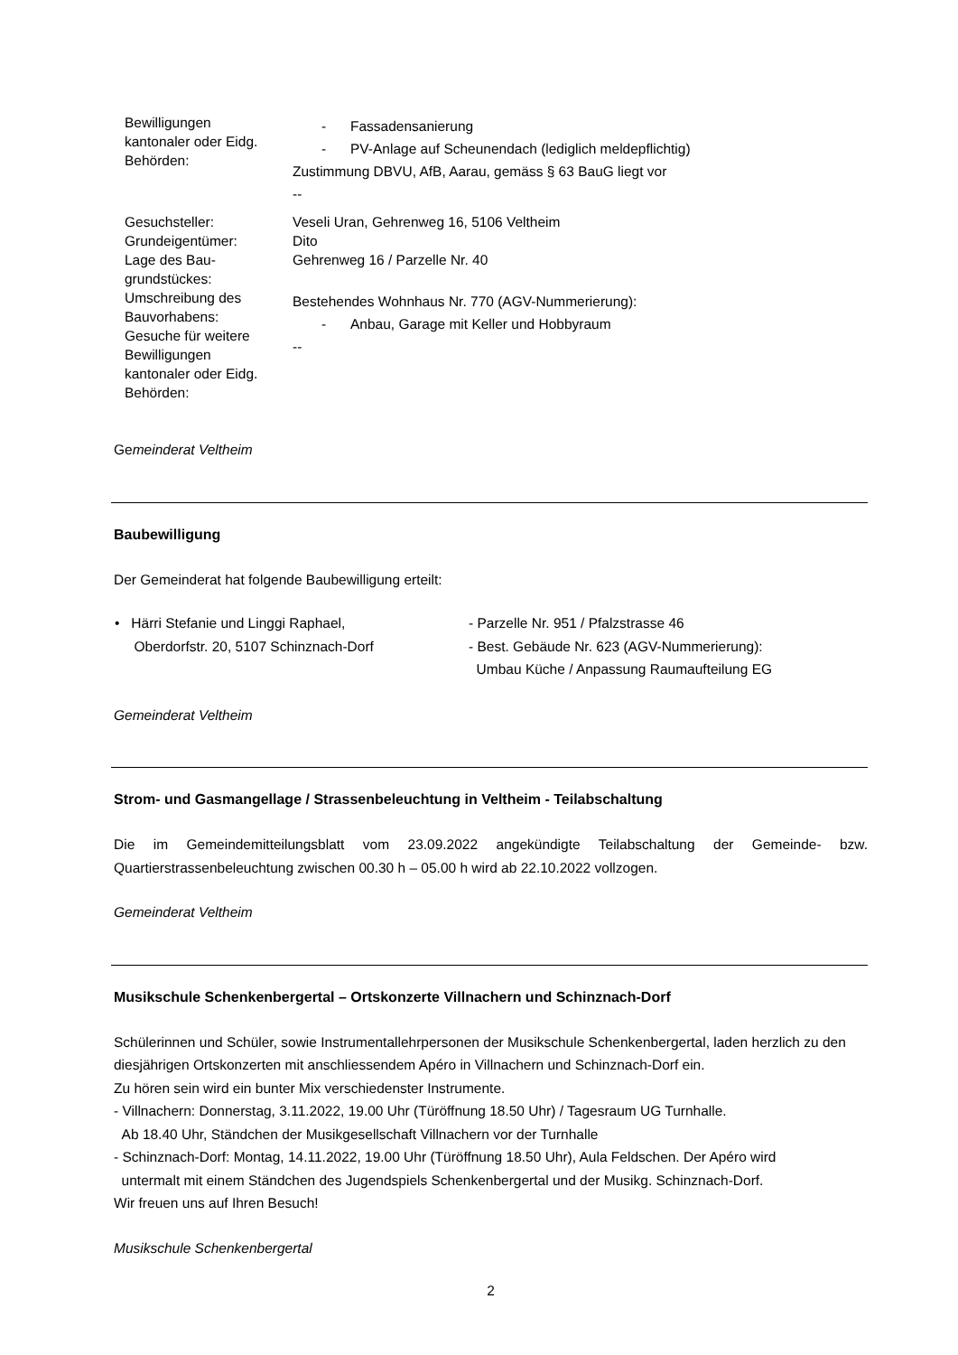| Bewilligungen kantonaler oder Eidg. Behörden: | - Fassadensanierung - PV-Anlage auf Scheunendach (lediglich meldepflichtig) Zustimmung DBVU, AfB, Aarau, gemäss § 63 BauG liegt vor -- |
| Gesuchsteller: Grundeigentümer: Lage des Bau- grundstückes: Umschreibung des Bauvorhabens: Gesuche für weitere Bewilligungen kantonaler oder Eidg. Behörden: | Veseli Uran, Gehrenweg 16, 5106 Veltheim Dito Gehrenweg 16 / Parzelle Nr. 40 Bestehendes Wohnhaus Nr. 770 (AGV-Nummerierung): - Anbau, Garage mit Keller und Hobbyraum -- |
Gemeinderat Veltheim
Baubewilligung
Der Gemeinderat hat folgende Baubewilligung erteilt:
| • Härri Stefanie und Linggi Raphael, Oberdorfstr. 20, 5107 Schinznach-Dorf | - Parzelle Nr. 951 / Pfalzstrasse 46 - Best. Gebäude Nr. 623 (AGV-Nummerierung): Umbau Küche / Anpassung Raumaufteilung EG |
Gemeinderat Veltheim
Strom- und Gasmangellage / Strassenbeleuchtung in Veltheim - Teilabschaltung
Die im Gemeindemitteilungsblatt vom 23.09.2022 angekündigte Teilabschaltung der Gemeinde- bzw. Quartierstrassenbeleuchtung zwischen 00.30 h – 05.00 h wird ab 22.10.2022 vollzogen.
Gemeinderat Veltheim
Musikschule Schenkenbergertal – Ortskonzerte Villnachern und Schinznach-Dorf
Schülerinnen und Schüler, sowie Instrumentallehrpersonen der Musikschule Schenkenbergertal, laden herzlich zu den diesjährigen Ortskonzerten mit anschliessendem Apéro in Villnachern und Schinznach-Dorf ein.
Zu hören sein wird ein bunter Mix verschiedenster Instrumente.
- Villnachern: Donnerstag, 3.11.2022, 19.00 Uhr (Türöffnung 18.50 Uhr) / Tagesraum UG Turnhalle.
Ab 18.40 Uhr, Ständchen der Musikgesellschaft Villnachern vor der Turnhalle
- Schinznach-Dorf: Montag, 14.11.2022, 19.00 Uhr (Türöffnung 18.50 Uhr), Aula Feldschen. Der Apéro wird
untermalt mit einem Ständchen des Jugendspiels Schenkenbergertal und der Musikg. Schinznach-Dorf.
Wir freuen uns auf Ihren Besuch!
Musikschule Schenkenbergertal
2